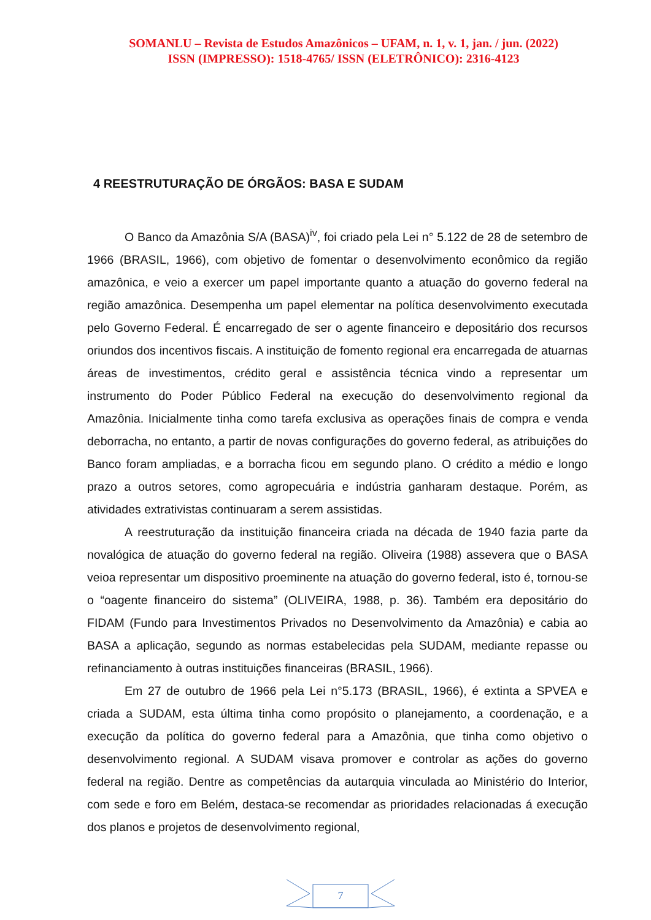SOMANLU – Revista de Estudos Amazônicos – UFAM, n. 1, v. 1, jan. / jun. (2022)
ISSN (IMPRESSO): 1518-4765/ ISSN (ELETRÔNICO): 2316-4123
4 REESTRUTURAÇÃO DE ÓRGÃOS: BASA E SUDAM
O Banco da Amazônia S/A (BASA)<sup>iv</sup>, foi criado pela Lei n° 5.122 de 28 de setembro de 1966 (BRASIL, 1966), com objetivo de fomentar o desenvolvimento econômico da região amazônica, e veio a exercer um papel importante quanto a atuação do governo federal na região amazônica. Desempenha um papel elementar na política desenvolvimento executada pelo Governo Federal. É encarregado de ser o agente financeiro e depositário dos recursos oriundos dos incentivos fiscais. A instituição de fomento regional era encarregada de atuarnas áreas de investimentos, crédito geral e assistência técnica vindo a representar um instrumento do Poder Público Federal na execução do desenvolvimento regional da Amazônia. Inicialmente tinha como tarefa exclusiva as operações finais de compra e venda deborracha, no entanto, a partir de novas configurações do governo federal, as atribuições do Banco foram ampliadas, e a borracha ficou em segundo plano. O crédito a médio e longo prazo a outros setores, como agropecuária e indústria ganharam destaque. Porém, as atividades extrativistas continuaram a serem assistidas.
A reestruturação da instituição financeira criada na década de 1940 fazia parte da novalógica de atuação do governo federal na região. Oliveira (1988) assevera que o BASA veioa representar um dispositivo proeminente na atuação do governo federal, isto é, tornou-se o “oagente financeiro do sistema” (OLIVEIRA, 1988, p. 36). Também era depositário do FIDAM (Fundo para Investimentos Privados no Desenvolvimento da Amazônia) e cabia ao BASA a aplicação, segundo as normas estabelecidas pela SUDAM, mediante repasse ou refinanciamento à outras instituições financeiras (BRASIL, 1966).
Em 27 de outubro de 1966 pela Lei n°5.173 (BRASIL, 1966), é extinta a SPVEA e criada a SUDAM, esta última tinha como propósito o planejamento, a coordenação, e a execução da política do governo federal para a Amazônia, que tinha como objetivo o desenvolvimento regional. A SUDAM visava promover e controlar as ações do governo federal na região. Dentre as competências da autarquia vinculada ao Ministério do Interior, com sede e foro em Belém, destaca-se recomendar as prioridades relacionadas á execução dos planos e projetos de desenvolvimento regional,
7